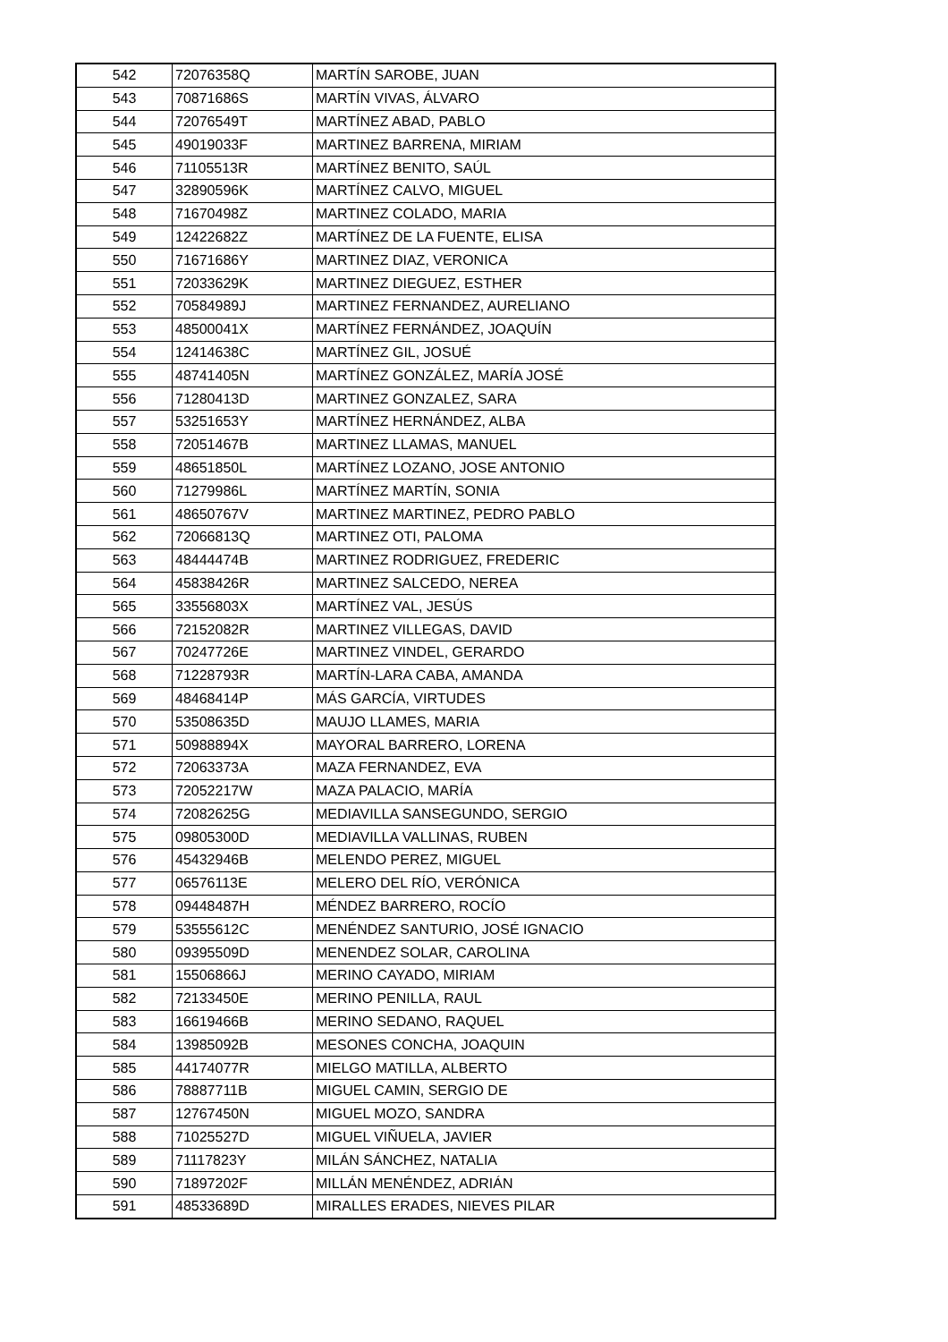| 542 | 72076358Q | MARTÍN SAROBE, JUAN |
| 543 | 70871686S | MARTÍN VIVAS, ÁLVARO |
| 544 | 72076549T | MARTÍNEZ ABAD, PABLO |
| 545 | 49019033F | MARTINEZ BARRENA, MIRIAM |
| 546 | 71105513R | MARTÍNEZ BENITO, SAÚL |
| 547 | 32890596K | MARTÍNEZ CALVO, MIGUEL |
| 548 | 71670498Z | MARTINEZ COLADO, MARIA |
| 549 | 12422682Z | MARTÍNEZ DE LA FUENTE, ELISA |
| 550 | 71671686Y | MARTINEZ DIAZ, VERONICA |
| 551 | 72033629K | MARTINEZ DIEGUEZ, ESTHER |
| 552 | 70584989J | MARTINEZ FERNANDEZ, AURELIANO |
| 553 | 48500041X | MARTÍNEZ FERNÁNDEZ, JOAQUÍN |
| 554 | 12414638C | MARTÍNEZ GIL, JOSUÉ |
| 555 | 48741405N | MARTÍNEZ GONZÁLEZ, MARÍA JOSÉ |
| 556 | 71280413D | MARTINEZ GONZALEZ, SARA |
| 557 | 53251653Y | MARTÍNEZ HERNÁNDEZ, ALBA |
| 558 | 72051467B | MARTINEZ LLAMAS, MANUEL |
| 559 | 48651850L | MARTÍNEZ LOZANO, JOSE ANTONIO |
| 560 | 71279986L | MARTÍNEZ MARTÍN, SONIA |
| 561 | 48650767V | MARTINEZ MARTINEZ, PEDRO PABLO |
| 562 | 72066813Q | MARTINEZ OTI, PALOMA |
| 563 | 48444474B | MARTINEZ RODRIGUEZ, FREDERIC |
| 564 | 45838426R | MARTINEZ SALCEDO, NEREA |
| 565 | 33556803X | MARTÍNEZ VAL, JESÚS |
| 566 | 72152082R | MARTINEZ VILLEGAS, DAVID |
| 567 | 70247726E | MARTINEZ VINDEL, GERARDO |
| 568 | 71228793R | MARTÍN-LARA CABA, AMANDA |
| 569 | 48468414P | MÁS GARCÍA, VIRTUDES |
| 570 | 53508635D | MAUJO LLAMES, MARIA |
| 571 | 50988894X | MAYORAL BARRERO, LORENA |
| 572 | 72063373A | MAZA FERNANDEZ, EVA |
| 573 | 72052217W | MAZA PALACIO, MARÍA |
| 574 | 72082625G | MEDIAVILLA SANSEGUNDO, SERGIO |
| 575 | 09805300D | MEDIAVILLA VALLINAS, RUBEN |
| 576 | 45432946B | MELENDO PEREZ, MIGUEL |
| 577 | 06576113E | MELERO DEL RÍO, VERÓNICA |
| 578 | 09448487H | MÉNDEZ BARRERO, ROCÍO |
| 579 | 53555612C | MENÉNDEZ SANTURIO, JOSÉ IGNACIO |
| 580 | 09395509D | MENENDEZ SOLAR, CAROLINA |
| 581 | 15506866J | MERINO CAYADO, MIRIAM |
| 582 | 72133450E | MERINO PENILLA, RAUL |
| 583 | 16619466B | MERINO SEDANO, RAQUEL |
| 584 | 13985092B | MESONES CONCHA, JOAQUIN |
| 585 | 44174077R | MIELGO MATILLA, ALBERTO |
| 586 | 78887711B | MIGUEL CAMIN, SERGIO DE |
| 587 | 12767450N | MIGUEL MOZO, SANDRA |
| 588 | 71025527D | MIGUEL VIÑUELA, JAVIER |
| 589 | 71117823Y | MILÁN SÁNCHEZ, NATALIA |
| 590 | 71897202F | MILLÁN MENÉNDEZ, ADRIÁN |
| 591 | 48533689D | MIRALLES ERADES, NIEVES PILAR |